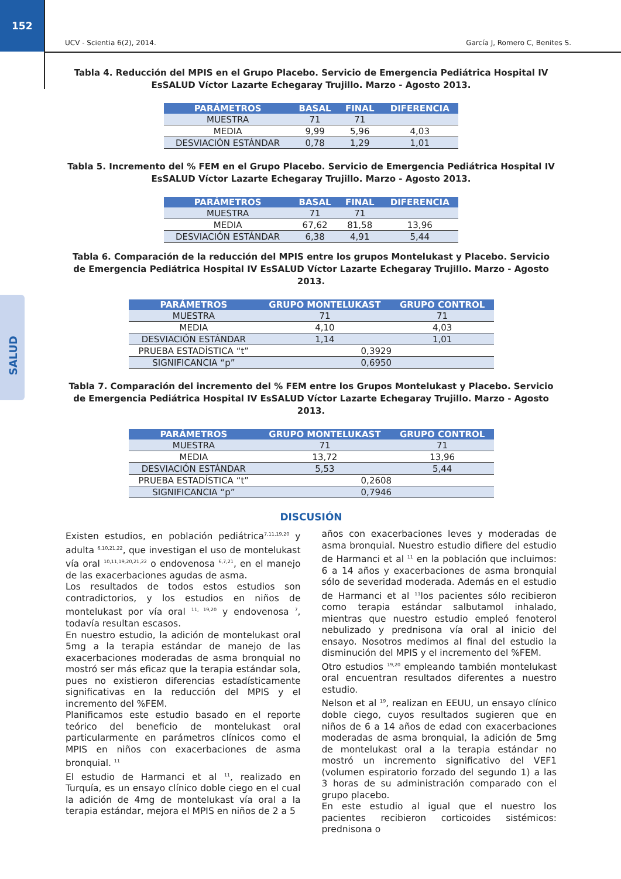152
SALUD
UCV - Scientia 6(2), 2014. García J, Romero C, Benites S.
Tabla 4. Reducción del MPIS en el Grupo Placebo. Servicio de Emergencia Pediátrica Hospital IV EsSALUD Víctor Lazarte Echegaray Trujillo. Marzo - Agosto 2013.
| PARÁMETROS | BASAL | FINAL | DIFERENCIA |
| --- | --- | --- | --- |
| MUESTRA | 71 | 71 | |
| MEDIA | 9,99 | 5,96 | 4,03 |
| DESVIACIÓN ESTÁNDAR | 0,78 | 1,29 | 1,01 |
Tabla 5. Incremento del % FEM en el Grupo Placebo. Servicio de Emergencia Pediátrica Hospital IV EsSALUD Víctor Lazarte Echegaray Trujillo. Marzo - Agosto 2013.
| PARÁMETROS | BASAL | FINAL | DIFERENCIA |
| --- | --- | --- | --- |
| MUESTRA | 71 | 71 | |
| MEDIA | 67,62 | 81,58 | 13,96 |
| DESVIACIÓN ESTÁNDAR | 6,38 | 4,91 | 5,44 |
Tabla 6. Comparación de la reducción del MPIS entre los grupos Montelukast y Placebo. Servicio de Emergencia Pediátrica Hospital IV EsSALUD Víctor Lazarte Echegaray Trujillo. Marzo - Agosto 2013.
| PARÁMETROS | GRUPO MONTELUKAST | GRUPO CONTROL |
| --- | --- | --- |
| MUESTRA | 71 | 71 |
| MEDIA | 4,10 | 4,03 |
| DESVIACIÓN ESTÁNDAR | 1,14 | 1,01 |
| PRUEBA ESTADÍSTICA “t” | 0,3929 | |
| SIGNIFICANCIA “p” | 0,6950 | |
Tabla 7. Comparación del incremento del % FEM entre los Grupos Montelukast y Placebo. Servicio de Emergencia Pediátrica Hospital IV EsSALUD Víctor Lazarte Echegaray Trujillo. Marzo - Agosto 2013.
| PARÁMETROS | GRUPO MONTELUKAST | GRUPO CONTROL |
| --- | --- | --- |
| MUESTRA | 71 | 71 |
| MEDIA | 13,72 | 13,96 |
| DESVIACIÓN ESTÁNDAR | 5,53 | 5,44 |
| PRUEBA ESTADÍSTICA “t” | 0,2608 | |
| SIGNIFICANCIA “p” | 0,7946 | |
DISCUSIÓN
Existen estudios, en población pediátrica<sup>7,11,19,20</sup> y adulta <sup>6,10,21,22</sup>, que investigan el uso de montelukast vía oral <sup>10,11,19,20,21,22</sup> o endovenosa <sup>6,7,21</sup>, en el manejo de las exacerbaciones agudas de asma.
Los resultados de todos estos estudios son contradictorios, y los estudios en niños de montelukast por vía oral <sup>11, 19,20</sup> y endovenosa <sup>7</sup>, todavía resultan escasos.
En nuestro estudio, la adición de montelukast oral 5mg a la terapia estándar de manejo de las exacerbaciones moderadas de asma bronquial no mostró ser más eficaz que la terapia estándar sola, pues no existieron diferencias estadísticamente significativas en la reducción del MPIS y el incremento del %FEM.
Planificamos este estudio basado en el reporte teórico del beneficio de montelukast oral particularmente en parámetros clínicos como el MPIS en niños con exacerbaciones de asma bronquial. <sup>11</sup>
El estudio de Harmanci et al <sup>11</sup>, realizado en Turquía, es un ensayo clínico doble ciego en el cual la adición de 4mg de montelukast vía oral a la terapia estándar, mejora el MPIS en niños de 2 a 5
años con exacerbaciones leves y moderadas de asma bronquial. Nuestro estudio difiere del estudio de Harmanci et al <sup>11</sup> en la población que incluimos: 6 a 14 años y exacerbaciones de asma bronquial sólo de severidad moderada. Además en el estudio de Harmanci et al <sup>11</sup>los pacientes sólo recibieron como terapia estándar salbutamol inhalado, mientras que nuestro estudio empleó fenoterol nebulizado y prednisona vía oral al inicio del ensayo. Nosotros medimos al final del estudio la disminución del MPIS y el incremento del %FEM.
Otro estudios <sup>19,20</sup> empleando también montelukast oral encuentran resultados diferentes a nuestro estudio.
Nelson et al <sup>19</sup>, realizan en EEUU, un ensayo clínico doble ciego, cuyos resultados sugieren que en niños de 6 a 14 años de edad con exacerbaciones moderadas de asma bronquial, la adición de 5mg de montelukast oral a la terapia estándar no mostró un incremento significativo del VEF1 (volumen espiratorio forzado del segundo 1) a las 3 horas de su administración comparado con el grupo placebo.
En este estudio al igual que el nuestro los pacientes recibieron corticoides sistémicos: prednisona o